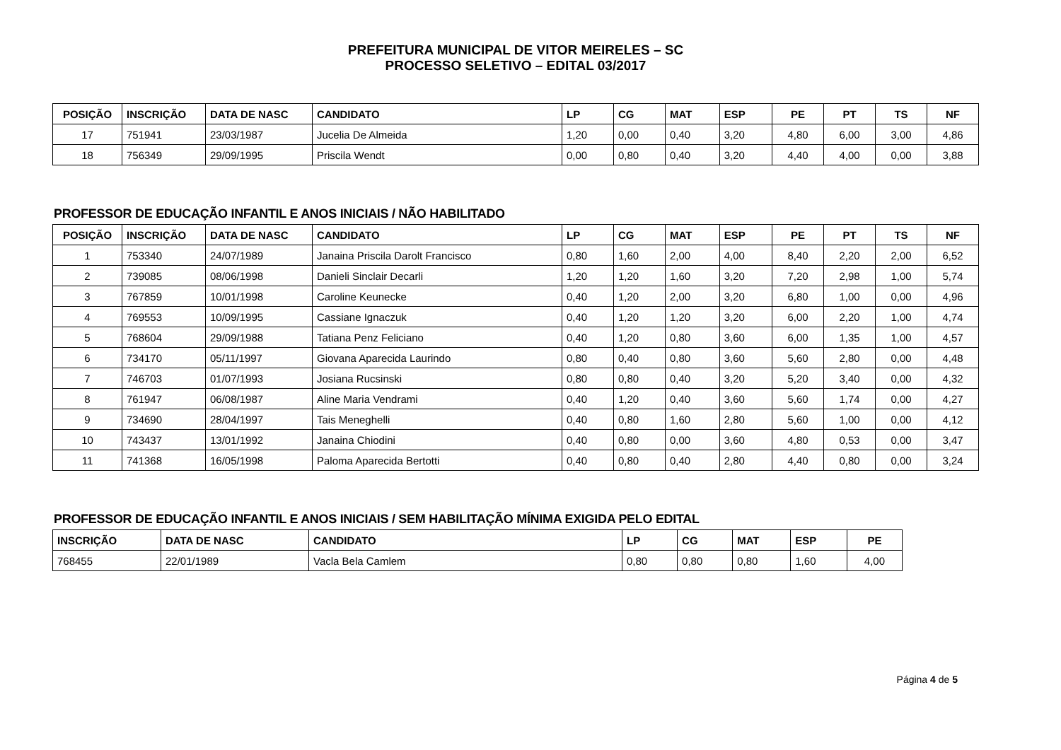PREFEITURA MUNICIPAL DE VITOR MEIRELES – SC
PROCESSO SELETIVO – EDITAL 03/2017
| POSIÇÃO | INSCRIÇÃO | DATA DE NASC | CANDIDATO | LP | CG | MAT | ESP | PE | PT | TS | NF |
| --- | --- | --- | --- | --- | --- | --- | --- | --- | --- | --- | --- |
| 17 | 751941 | 23/03/1987 | Jucelia De Almeida | 1,20 | 0,00 | 0,40 | 3,20 | 4,80 | 6,00 | 3,00 | 4,86 |
| 18 | 756349 | 29/09/1995 | Priscila Wendt | 0,00 | 0,80 | 0,40 | 3,20 | 4,40 | 4,00 | 0,00 | 3,88 |
PROFESSOR DE EDUCAÇÃO INFANTIL E ANOS INICIAIS / NÃO HABILITADO
| POSIÇÃO | INSCRIÇÃO | DATA DE NASC | CANDIDATO | LP | CG | MAT | ESP | PE | PT | TS | NF |
| --- | --- | --- | --- | --- | --- | --- | --- | --- | --- | --- | --- |
| 1 | 753340 | 24/07/1989 | Janaina Priscila Darolt Francisco | 0,80 | 1,60 | 2,00 | 4,00 | 8,40 | 2,20 | 2,00 | 6,52 |
| 2 | 739085 | 08/06/1998 | Danieli Sinclair Decarli | 1,20 | 1,20 | 1,60 | 3,20 | 7,20 | 2,98 | 1,00 | 5,74 |
| 3 | 767859 | 10/01/1998 | Caroline Keunecke | 0,40 | 1,20 | 2,00 | 3,20 | 6,80 | 1,00 | 0,00 | 4,96 |
| 4 | 769553 | 10/09/1995 | Cassiane Ignaczuk | 0,40 | 1,20 | 1,20 | 3,20 | 6,00 | 2,20 | 1,00 | 4,74 |
| 5 | 768604 | 29/09/1988 | Tatiana Penz Feliciano | 0,40 | 1,20 | 0,80 | 3,60 | 6,00 | 1,35 | 1,00 | 4,57 |
| 6 | 734170 | 05/11/1997 | Giovana Aparecida Laurindo | 0,80 | 0,40 | 0,80 | 3,60 | 5,60 | 2,80 | 0,00 | 4,48 |
| 7 | 746703 | 01/07/1993 | Josiana Rucsinski | 0,80 | 0,80 | 0,40 | 3,20 | 5,20 | 3,40 | 0,00 | 4,32 |
| 8 | 761947 | 06/08/1987 | Aline Maria Vendrami | 0,40 | 1,20 | 0,40 | 3,60 | 5,60 | 1,74 | 0,00 | 4,27 |
| 9 | 734690 | 28/04/1997 | Tais Meneghelli | 0,40 | 0,80 | 1,60 | 2,80 | 5,60 | 1,00 | 0,00 | 4,12 |
| 10 | 743437 | 13/01/1992 | Janaina Chiodini | 0,40 | 0,80 | 0,00 | 3,60 | 4,80 | 0,53 | 0,00 | 3,47 |
| 11 | 741368 | 16/05/1998 | Paloma Aparecida Bertotti | 0,40 | 0,80 | 0,40 | 2,80 | 4,40 | 0,80 | 0,00 | 3,24 |
PROFESSOR DE EDUCAÇÃO INFANTIL E ANOS INICIAIS / SEM HABILITAÇÃO MÍNIMA EXIGIDA PELO EDITAL
| INSCRIÇÃO | DATA DE NASC | CANDIDATO | LP | CG | MAT | ESP | PE |
| --- | --- | --- | --- | --- | --- | --- | --- |
| 768455 | 22/01/1989 | Vacla Bela Camlem | 0,80 | 0,80 | 0,80 | 1,60 | 4,00 |
Página 4 de 5